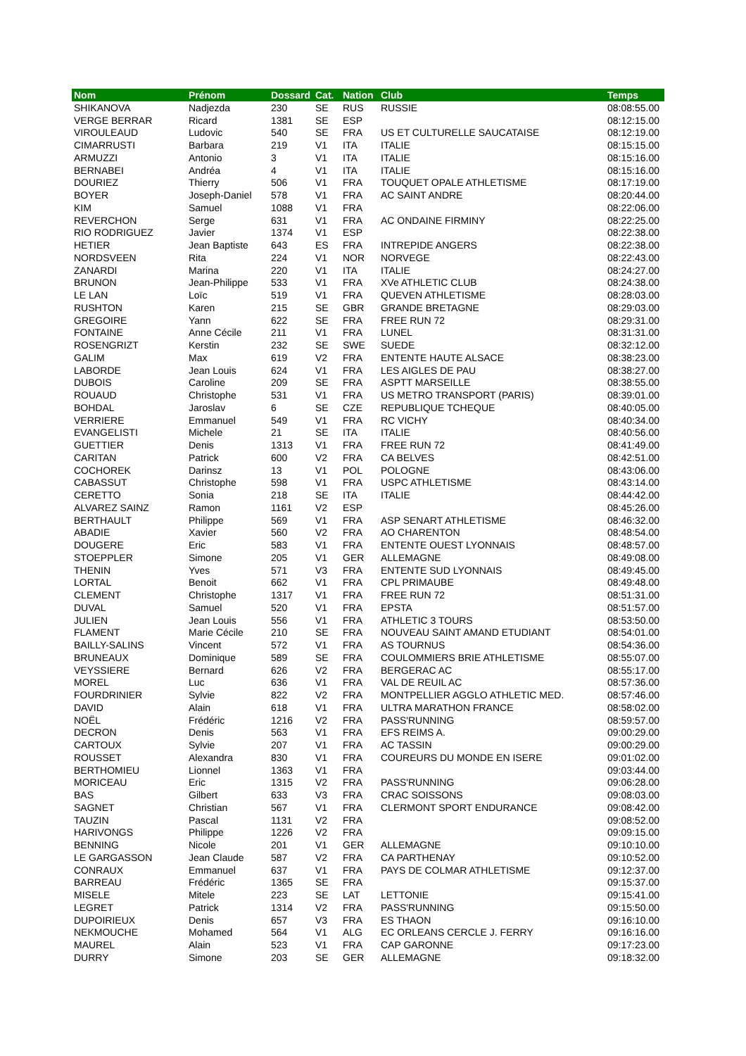| Nom | Prénom | Dossard | Cat. | Nation | Club | Temps |
| --- | --- | --- | --- | --- | --- | --- |
| SHIKANOVA | Nadjezda | 230 | SE | RUS | RUSSIE | 08:08:55.00 |
| VERGE BERRAR | Ricard | 1381 | SE | ESP | | 08:12:15.00 |
| VIROULEAUD | Ludovic | 540 | SE | FRA | US ET CULTURELLE SAUCATAISE | 08:12:19.00 |
| CIMARRUSTI | Barbara | 219 | V1 | ITA | ITALIE | 08:15:15.00 |
| ARMUZZI | Antonio | 3 | V1 | ITA | ITALIE | 08:15:16.00 |
| BERNABEI | Andréa | 4 | V1 | ITA | ITALIE | 08:15:16.00 |
| DOURIEZ | Thierry | 506 | V1 | FRA | TOUQUET OPALE ATHLETISME | 08:17:19.00 |
| BOYER | Joseph-Daniel | 578 | V1 | FRA | AC SAINT ANDRE | 08:20:44.00 |
| KIM | Samuel | 1088 | V1 | FRA | | 08:22:06.00 |
| REVERCHON | Serge | 631 | V1 | FRA | AC ONDAINE FIRMINY | 08:22:25.00 |
| RIO RODRIGUEZ | Javier | 1374 | V1 | ESP | | 08:22:38.00 |
| HETIER | Jean Baptiste | 643 | ES | FRA | INTREPIDE ANGERS | 08:22:38.00 |
| NORDSVEEN | Rita | 224 | V1 | NOR | NORVEGE | 08:22:43.00 |
| ZANARDI | Marina | 220 | V1 | ITA | ITALIE | 08:24:27.00 |
| BRUNON | Jean-Philippe | 533 | V1 | FRA | XVe ATHLETIC CLUB | 08:24:38.00 |
| LE LAN | Loïc | 519 | V1 | FRA | QUEVEN ATHLETISME | 08:28:03.00 |
| RUSHTON | Karen | 215 | SE | GBR | GRANDE BRETAGNE | 08:29:03.00 |
| GREGOIRE | Yann | 622 | SE | FRA | FREE RUN 72 | 08:29:31.00 |
| FONTAINE | Anne Cécile | 211 | V1 | FRA | LUNEL | 08:31:31.00 |
| ROSENGRIZT | Kerstin | 232 | SE | SWE | SUEDE | 08:32:12.00 |
| GALIM | Max | 619 | V2 | FRA | ENTENTE HAUTE ALSACE | 08:38:23.00 |
| LABORDE | Jean Louis | 624 | V1 | FRA | LES AIGLES DE PAU | 08:38:27.00 |
| DUBOIS | Caroline | 209 | SE | FRA | ASPTT MARSEILLE | 08:38:55.00 |
| ROUAUD | Christophe | 531 | V1 | FRA | US METRO TRANSPORT (PARIS) | 08:39:01.00 |
| BOHDAL | Jaroslav | 6 | SE | CZE | REPUBLIQUE TCHEQUE | 08:40:05.00 |
| VERRIERE | Emmanuel | 549 | V1 | FRA | RC VICHY | 08:40:34.00 |
| EVANGELISTI | Michele | 21 | SE | ITA | ITALIE | 08:40:56.00 |
| GUETTIER | Denis | 1313 | V1 | FRA | FREE RUN 72 | 08:41:49.00 |
| CARITAN | Patrick | 600 | V2 | FRA | CA BELVES | 08:42:51.00 |
| COCHOREK | Darinsz | 13 | V1 | POL | POLOGNE | 08:43:06.00 |
| CABASSUT | Christophe | 598 | V1 | FRA | USPC ATHLETISME | 08:43:14.00 |
| CERETTO | Sonia | 218 | SE | ITA | ITALIE | 08:44:42.00 |
| ALVAREZ SAINZ | Ramon | 1161 | V2 | ESP | | 08:45:26.00 |
| BERTHAULT | Philippe | 569 | V1 | FRA | ASP SENART ATHLETISME | 08:46:32.00 |
| ABADIE | Xavier | 560 | V2 | FRA | AO CHARENTON | 08:48:54.00 |
| DOUGERE | Eric | 583 | V1 | FRA | ENTENTE OUEST LYONNAIS | 08:48:57.00 |
| STOEPPLER | Simone | 205 | V1 | GER | ALLEMAGNE | 08:49:08.00 |
| THENIN | Yves | 571 | V3 | FRA | ENTENTE SUD LYONNAIS | 08:49:45.00 |
| LORTAL | Benoit | 662 | V1 | FRA | CPL PRIMAUBE | 08:49:48.00 |
| CLEMENT | Christophe | 1317 | V1 | FRA | FREE RUN 72 | 08:51:31.00 |
| DUVAL | Samuel | 520 | V1 | FRA | EPSTA | 08:51:57.00 |
| JULIEN | Jean Louis | 556 | V1 | FRA | ATHLETIC 3 TOURS | 08:53:50.00 |
| FLAMENT | Marie Cécile | 210 | SE | FRA | NOUVEAU SAINT AMAND ETUDIANT | 08:54:01.00 |
| BAILLY-SALINS | Vincent | 572 | V1 | FRA | AS TOURNUS | 08:54:36.00 |
| BRUNEAUX | Dominique | 589 | SE | FRA | COULOMMIERS BRIE ATHLETISME | 08:55:07.00 |
| VEYSSIERE | Bernard | 626 | V2 | FRA | BERGERAC AC | 08:55:17.00 |
| MOREL | Luc | 636 | V1 | FRA | VAL DE REUIL AC | 08:57:36.00 |
| FOURDRINIER | Sylvie | 822 | V2 | FRA | MONTPELLIER AGGLO ATHLETIC MED. | 08:57:46.00 |
| DAVID | Alain | 618 | V1 | FRA | ULTRA MARATHON FRANCE | 08:58:02.00 |
| NOËL | Frédéric | 1216 | V2 | FRA | PASS'RUNNING | 08:59:57.00 |
| DECRON | Denis | 563 | V1 | FRA | EFS REIMS A. | 09:00:29.00 |
| CARTOUX | Sylvie | 207 | V1 | FRA | AC TASSIN | 09:00:29.00 |
| ROUSSET | Alexandra | 830 | V1 | FRA | COUREURS DU MONDE EN ISERE | 09:01:02.00 |
| BERTHOMIEU | Lionnel | 1363 | V1 | FRA | | 09:03:44.00 |
| MORICEAU | Eric | 1315 | V2 | FRA | PASS'RUNNING | 09:06:28.00 |
| BAS | Gilbert | 633 | V3 | FRA | CRAC SOISSONS | 09:08:03.00 |
| SAGNET | Christian | 567 | V1 | FRA | CLERMONT SPORT ENDURANCE | 09:08:42.00 |
| TAUZIN | Pascal | 1131 | V2 | FRA | | 09:08:52.00 |
| HARIVONGS | Philippe | 1226 | V2 | FRA | | 09:09:15.00 |
| BENNING | Nicole | 201 | V1 | GER | ALLEMAGNE | 09:10:10.00 |
| LE GARGASSON | Jean Claude | 587 | V2 | FRA | CA PARTHENAY | 09:10:52.00 |
| CONRAUX | Emmanuel | 637 | V1 | FRA | PAYS DE COLMAR ATHLETISME | 09:12:37.00 |
| BARREAU | Frédéric | 1365 | SE | FRA | | 09:15:37.00 |
| MISELE | Mitele | 223 | SE | LAT | LETTONIE | 09:15:41.00 |
| LEGRET | Patrick | 1314 | V2 | FRA | PASS'RUNNING | 09:15:50.00 |
| DUPOIRIEUX | Denis | 657 | V3 | FRA | ES THAON | 09:16:10.00 |
| NEKMOUCHE | Mohamed | 564 | V1 | ALG | EC ORLEANS CERCLE J. FERRY | 09:16:16.00 |
| MAUREL | Alain | 523 | V1 | FRA | CAP GARONNE | 09:17:23.00 |
| DURRY | Simone | 203 | SE | GER | ALLEMAGNE | 09:18:32.00 |